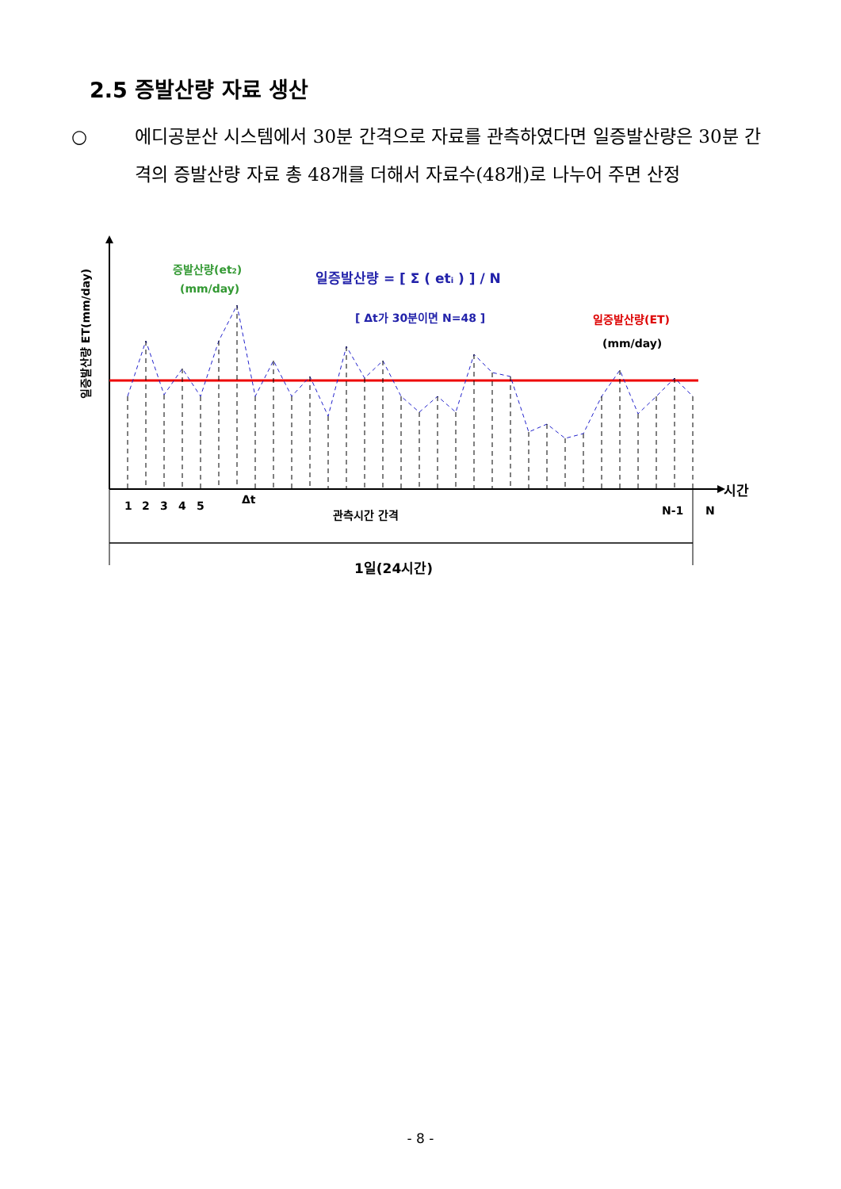2.5 증발산량 자료 생산
○ 에디공분산 시스템에서 30분 간격으로 자료를 관측하였다면 일증발산량은 30분 간격의 증발산량 자료 총 48개를 더해서 자료수(48개)로 나누어 주면 산정
일증발산량 ET(mm/day)
증발산량(et2)
(mm/day)
일증발산량 = [ Σ ( eti ) ] / N
[ Δt가 30분이면 N=48 ]
일증발산량(ET)
(mm/day)
시간
1
2
3
4
5
Δt
관측시간 간격
N-1
N
1일(24시간)
- 8 -